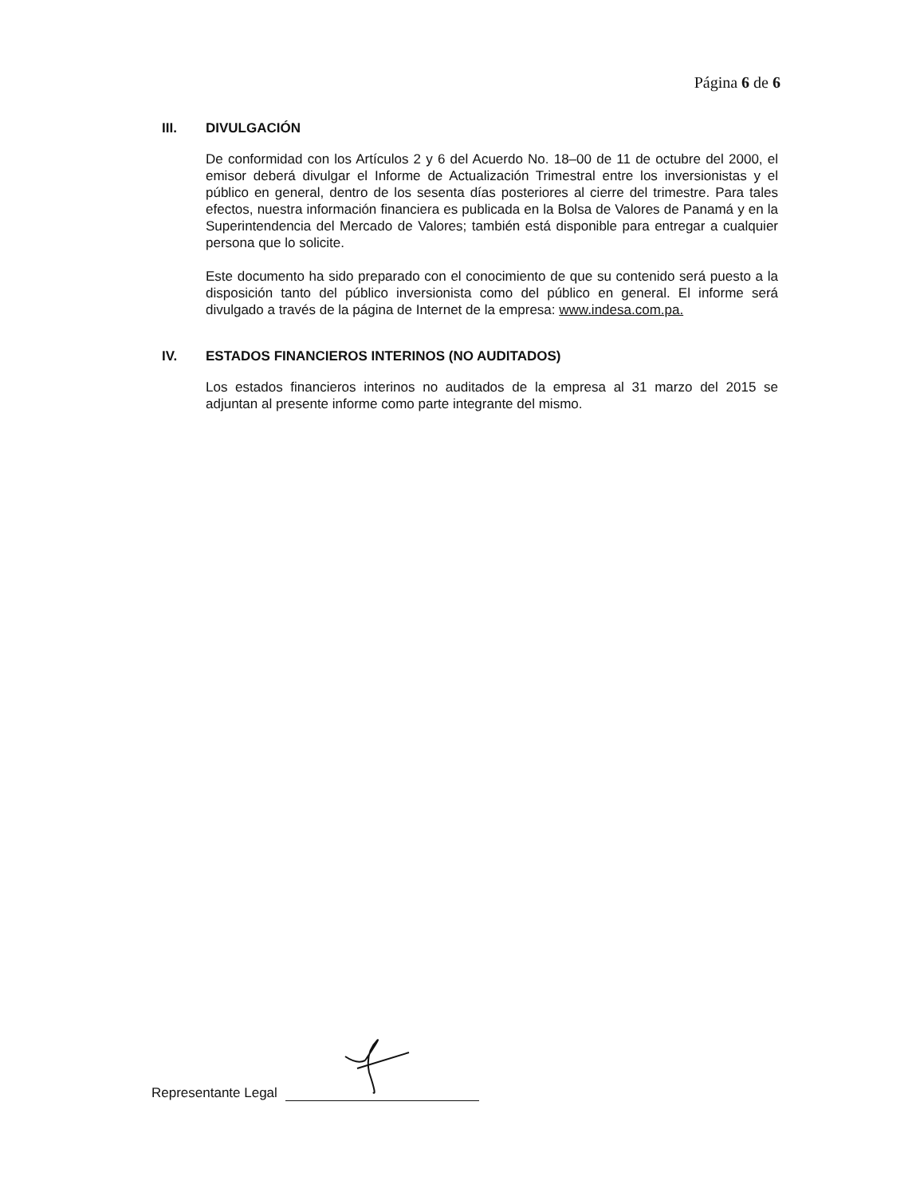Página 6 de 6
III. DIVULGACIÓN
De conformidad con los Artículos 2 y 6 del Acuerdo No. 18–00 de 11 de octubre del 2000, el emisor deberá divulgar el Informe de Actualización Trimestral entre los inversionistas y el público en general, dentro de los sesenta días posteriores al cierre del trimestre. Para tales efectos, nuestra información financiera es publicada en la Bolsa de Valores de Panamá y en la Superintendencia del Mercado de Valores; también está disponible para entregar a cualquier persona que lo solicite.
Este documento ha sido preparado con el conocimiento de que su contenido será puesto a la disposición tanto del público inversionista como del público en general. El informe será divulgado a través de la página de Internet de la empresa: www.indesa.com.pa.
IV. ESTADOS FINANCIEROS INTERINOS (NO AUDITADOS)
Los estados financieros interinos no auditados de la empresa al 31 marzo del 2015 se adjuntan al presente informe como parte integrante del mismo.
Representante Legal